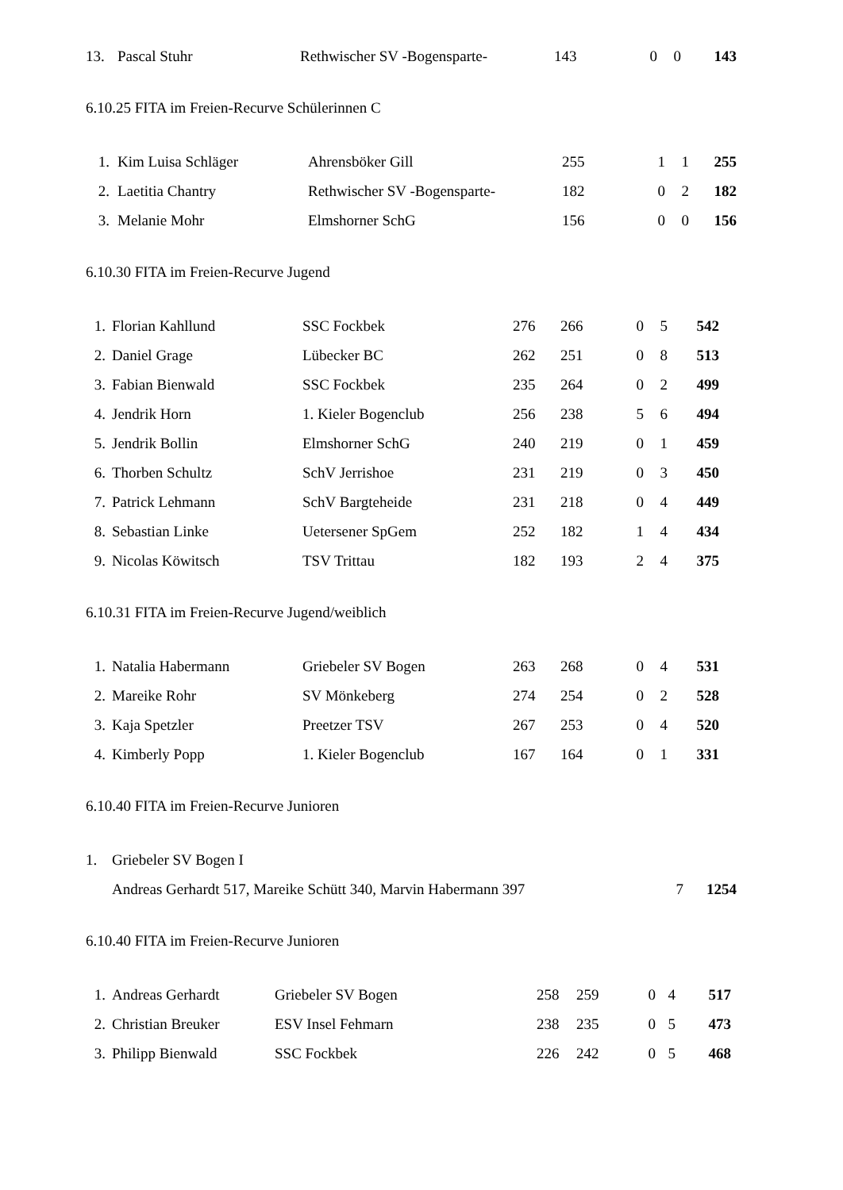| 13. | Pascal Stuhr | Rethwischer SV -Bogensparte- | 143 | 0 | 0 | 143 |
6.10.25 FITA im Freien-Recurve Schülerinnen C
| 1. | Kim Luisa Schläger | Ahrensböker Gill | 255 | 1 | 1 | 255 |
| 2. | Laetitia Chantry | Rethwischer SV -Bogensparte- | 182 | 0 | 2 | 182 |
| 3. | Melanie Mohr | Elmshorner SchG | 156 | 0 | 0 | 156 |
6.10.30 FITA im Freien-Recurve Jugend
| 1. | Florian Kahllund | SSC Fockbek | 276 | 266 | 0 | 5 | 542 | |
| 2. | Daniel Grage | Lübecker BC | 262 | 251 | 0 | 8 | 513 | |
| 3. | Fabian Bienwald | SSC Fockbek | 235 | 264 | 0 | 2 | 499 | |
| 4. | Jendrik Horn | 1. Kieler Bogenclub | 256 | 238 | 5 | 6 | 494 | |
| 5. | Jendrik Bollin | Elmshorner SchG | 240 | 219 | 0 | 1 | 459 | |
| 6. | Thorben Schultz | SchV Jerrishoe | 231 | 219 | 0 | 3 | 450 | |
| 7. | Patrick Lehmann | SchV Bargteheide | 231 | 218 | 0 | 4 | 449 | |
| 8. | Sebastian Linke | Uetersener SpGem | 252 | 182 | 1 | 4 | 434 | |
| 9. | Nicolas Köwitsch | TSV Trittau | 182 | 193 | 2 | 4 | 375 | |
6.10.31 FITA im Freien-Recurve Jugend/weiblich
| 1. | Natalia Habermann | Griebeler SV Bogen | 263 | 268 | 0 | 4 | 531 | |
| 2. | Mareike Rohr | SV Mönkeberg | 274 | 254 | 0 | 2 | 528 | |
| 3. | Kaja Spetzler | Preetzer TSV | 267 | 253 | 0 | 4 | 520 | |
| 4. | Kimberly Popp | 1. Kieler Bogenclub | 167 | 164 | 0 | 1 | 331 | |
6.10.40 FITA im Freien-Recurve Junioren
| 1. | Griebeler SV Bogen I | | |
| | Andreas Gerhardt 517, Mareike Schütt 340, Marvin Habermann 397 | 7 | 1254 |
6.10.40 FITA im Freien-Recurve Junioren
| 1. | Andreas Gerhardt | Griebeler SV Bogen | 258 | 259 | 0 | 4 | 517 | |
| 2. | Christian Breuker | ESV Insel Fehmarn | 238 | 235 | 0 | 5 | 473 | |
| 3. | Philipp Bienwald | SSC Fockbek | 226 | 242 | 0 | 5 | 468 | |